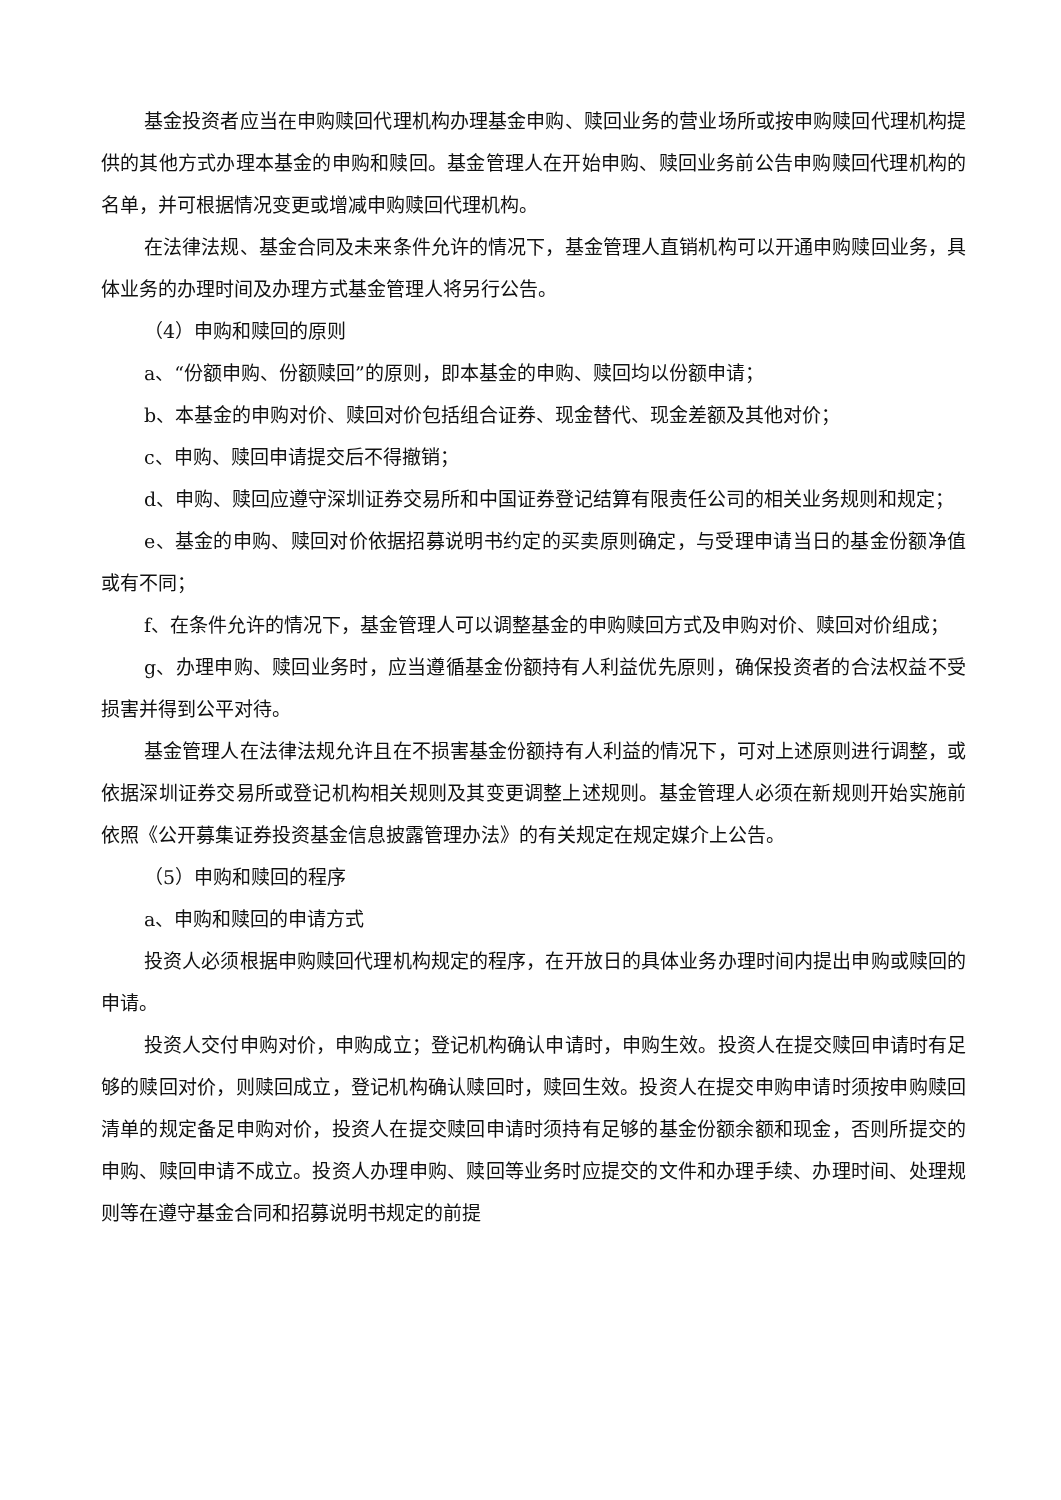基金投资者应当在申购赎回代理机构办理基金申购、赎回业务的营业场所或按申购赎回代理机构提供的其他方式办理本基金的申购和赎回。基金管理人在开始申购、赎回业务前公告申购赎回代理机构的名单，并可根据情况变更或增减申购赎回代理机构。
在法律法规、基金合同及未来条件允许的情况下，基金管理人直销机构可以开通申购赎回业务，具体业务的办理时间及办理方式基金管理人将另行公告。
（4）申购和赎回的原则
a、“份额申购、份额赎回”的原则，即本基金的申购、赎回均以份额申请；
b、本基金的申购对价、赎回对价包括组合证券、现金替代、现金差额及其他对价；
c、申购、赎回申请提交后不得撤销；
d、申购、赎回应遵守深圳证券交易所和中国证券登记结算有限责任公司的相关业务规则和规定；
e、基金的申购、赎回对价依据招募说明书约定的买卖原则确定，与受理申请当日的基金份额净值或有不同；
f、在条件允许的情况下，基金管理人可以调整基金的申购赎回方式及申购对价、赎回对价组成；
g、办理申购、赎回业务时，应当遵循基金份额持有人利益优先原则，确保投资者的合法权益不受损害并得到公平对待。
基金管理人在法律法规允许且在不损害基金份额持有人利益的情况下，可对上述原则进行调整，或依据深圳证券交易所或登记机构相关规则及其变更调整上述规则。基金管理人必须在新规则开始实施前依照《公开募集证券投资基金信息披露管理办法》的有关规定在规定媒介上公告。
（5）申购和赎回的程序
a、申购和赎回的申请方式
投资人必须根据申购赎回代理机构规定的程序，在开放日的具体业务办理时间内提出申购或赎回的申请。
投资人交付申购对价，申购成立；登记机构确认申请时，申购生效。投资人在提交赎回申请时有足够的赎回对价，则赎回成立，登记机构确认赎回时，赎回生效。投资人在提交申购申请时须按申购赎回清单的规定备足申购对价，投资人在提交赎回申请时须持有足够的基金份额余额和现金，否则所提交的申购、赎回申请不成立。投资人办理申购、赎回等业务时应提交的文件和办理手续、办理时间、处理规则等在遵守基金合同和招募说明书规定的前提